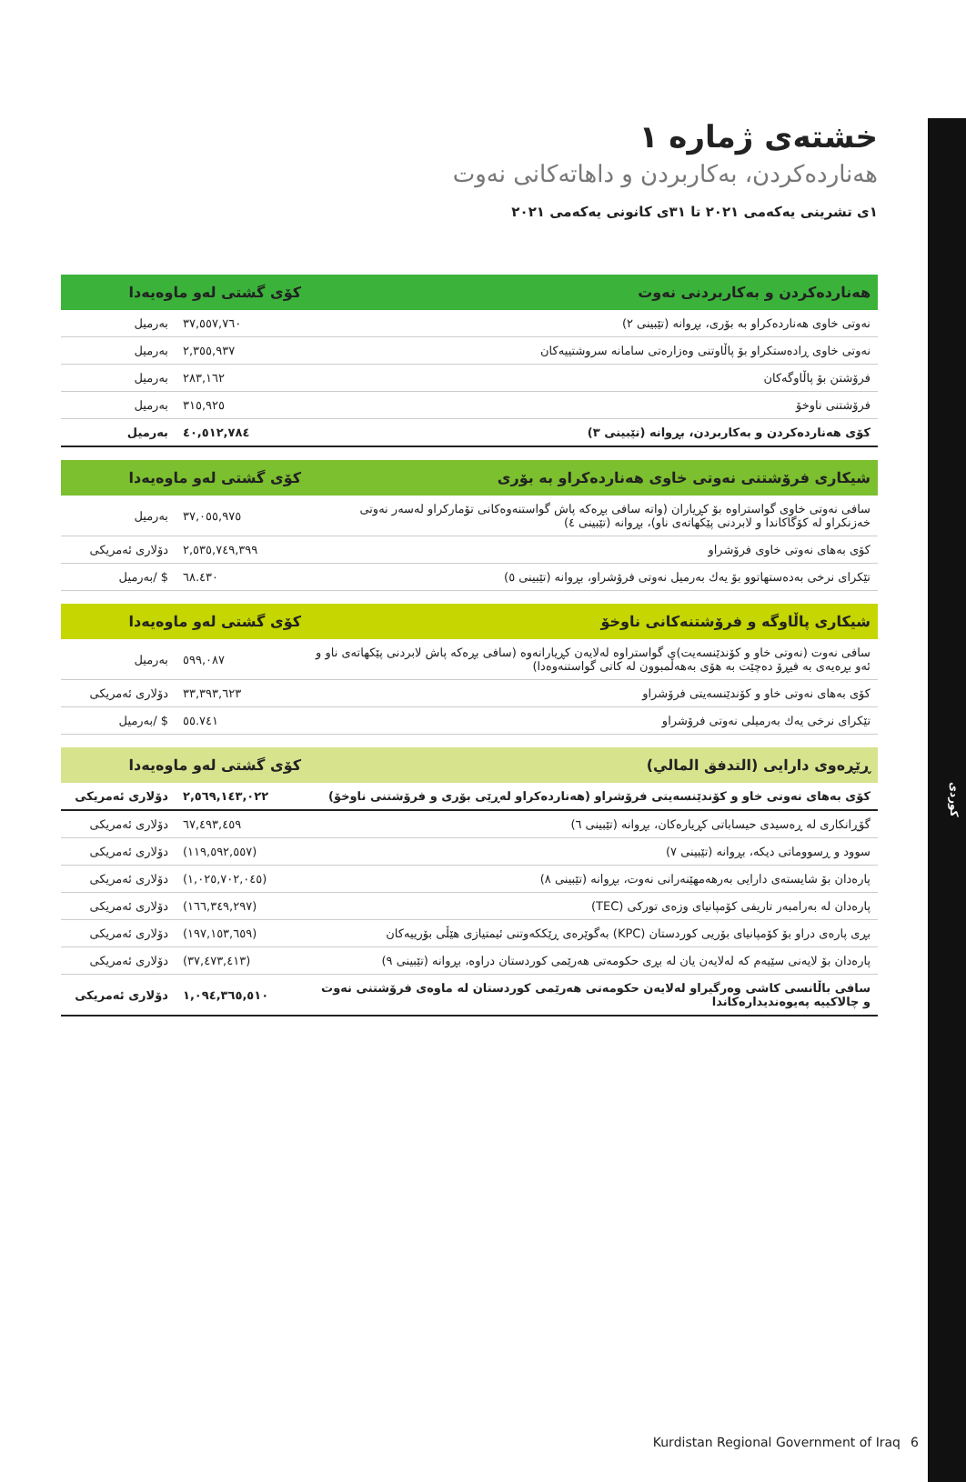کوردی
خشتەی ژمارە ١
هەناردەکردن، بەکاربردن و داهاتەکانی نەوت
١ی تشرینی یەکەمی ٢٠٢١ تا ٣١ی کانونی یەکەمی ٢٠٢١
| هەناردەکردن و بەکاربردنی نەوت | کۆی گشتی لەو ماوەیەدا | |
| --- | --- | --- |
| نەوتی خاوی هەناردەکراو بە بۆری، بڕوانە (تێبینی ٢) | ٣٧,٥٥٧,٧٦٠ | بەرمیل |
| نەوتی خاوی ڕادەستکراو بۆ پاڵاوتنی وەزارەتی سامانە سروشتییەکان | ٢,٣٥٥,٩٣٧ | بەرمیل |
| فرۆشتن بۆ پاڵاوگەکان | ٢٨٣,١٦٢ | بەرمیل |
| فرۆشتنی ناوخۆ | ٣١٥,٩٢٥ | بەرمیل |
| کۆی هەناردەکردن و بەکاربردن، بڕوانە (تێبینی ٣) | ٤٠,٥١٢,٧٨٤ | بەرمیل |
| شیکاری فرۆشتنی نەوتی خاوی هەناردەکراو بە بۆری | کۆی گشتی لەو ماوەیەدا | |
| --- | --- | --- |
| سافی نەوتی خاوی گواستراوە بۆ کڕیاران (واتە سافی بڕەکە پاش گواستنەوەکانی تۆمارکراو لەسەر نەوتی خەزنکراو لە کۆگاکاندا و لابردنی پێکهاتەی ناو)، بڕوانە (تێبینی ٤) | ٣٧,٠٥٥,٩٧٥ | بەرمیل |
| کۆی بەهای نەوتی خاوی فرۆشراو | ٢,٥٣٥,٧٤٩,٣٩٩ | دۆلاری ئەمریکی |
| تێکرای نرخی بەدەستهاتوو بۆ یەك بەرمیل نەوتی فرۆشراو، بڕوانە (تێبینی ٥) | ٦٨.٤٣٠ | $ /بەرمیل |
| شیکاری پاڵاوگە و فرۆشتنەکانی ناوخۆ | کۆی گشتی لەو ماوەیەدا | |
| --- | --- | --- |
| سافی نەوت (نەوتی خاو و کۆندێنسەیت)ی گواستراوە لەلایەن کڕیارانەوە (سافی بڕەکە پاش لابردنی پێکهاتەی ناو و ئەو بڕەیەی بە فیڕۆ دەچێت بە هۆی بەهەڵمبوون لە کاتی گواستنەوەدا) | ٥٩٩,٠٨٧ | بەرمیل |
| کۆی بەهای نەوتی خاو و کۆندێنسەیتی فرۆشراو | ٣٣,٣٩٣,٦٢٣ | دۆلاری ئەمریکی |
| تێکرای نرخی یەك بەرمیلی نەوتی فرۆشراو | ٥٥.٧٤١ | $ /بەرمیل |
| ڕێڕەوی دارایی (التدفق المالي) | کۆی گشتی لەو ماوەیەدا | |
| --- | --- | --- |
| کۆی بەهای نەوتی خاو و کۆندێنسەیتی فرۆشراو (هەناردەکراو لەڕێی بۆری و فرۆشتنی ناوخۆ) | ٢,٥٦٩,١٤٣,٠٢٢ | دۆلاری ئەمریکی |
| گۆڕانکاری لە ڕەسیدی حیساباتی کڕیارەکان، بڕوانە (تێبینی ٦) | ٦٧,٤٩٣,٤٥٩ | دۆلاری ئەمریکی |
| سوود و ڕسووماتی دیکە، بڕوانە (تێبینی ٧) | (١١٩,٥٩٢,٥٥٧) | دۆلاری ئەمریکی |
| پارەدان بۆ شایستەی دارایی بەرهەمهێنەرانی نەوت، بڕوانە (تێبینی ٨) | (١,٠٢٥,٧٠٢,٠٤٥) | دۆلاری ئەمریکی |
| پارەدان لە بەرامبەر تاریفی کۆمپانیای وزەی تورکی (TEC) | (١٦٦,٣٤٩,٢٩٧) | دۆلاری ئەمریکی |
| بڕی پارەی دراو بۆ کۆمپانیای بۆریی کوردستان (KPC) بەگوێرەی ڕێککەوتنی ئیمتیازی هێڵی بۆرییەکان | (١٩٧,١٥٣,٦٥٩) | دۆلاری ئەمریکی |
| پارەدان بۆ لایەنی سێیەم کە لەلایەن یان لە بڕی حکومەتی هەرێمی کوردستان دراوە، بڕوانە (تێبینی ٩) | (٣٧,٤٧٣,٤١٣) | دۆلاری ئەمریکی |
| سافی باڵانسی کاشی وەرگیراو لەلایەن حکومەتی هەرێمی کوردستان لە ماوەی فرۆشتنی نەوت و چالاکییە پەیوەندیدارەکاندا | ١,٠٩٤,٣٦٥,٥١٠ | دۆلاری ئەمریکی |
Kurdistan Regional Government of Iraq
6